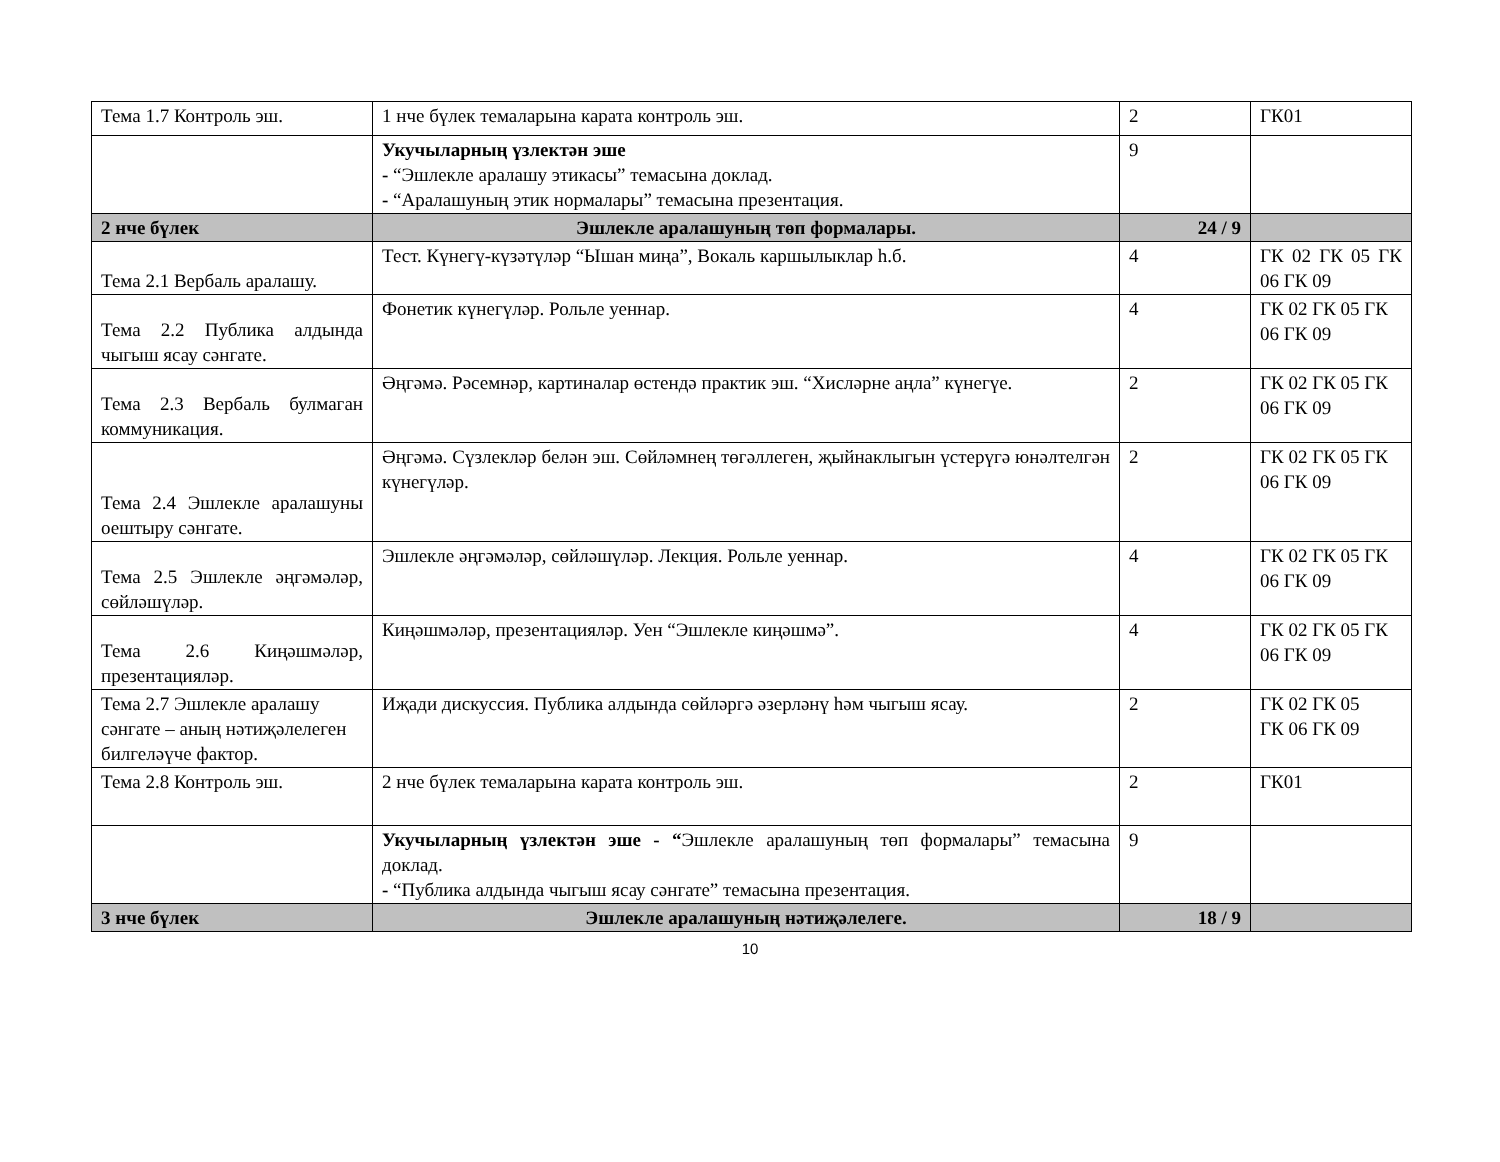| Тема 1.7 Контроль эш. | 1 нче бүлек темаларына карата контроль эш. | 2 | ГК01 |
| | Укучыларның үзлектән эше - “Эшлекле аралашу этикасы” темасына доклад. - “Аралашуның этик нормалары” темасына презентация. | 9 | |
| 2 нче бүлек | Эшлекле аралашуның төп формалары. | 24 / 9 | |
| Тема 2.1 Вербаль аралашу. | Тест. Күнегү-күзәтүләр “Ышан миңа”, Вокаль каршылыклар һ.б. | 4 | ГК 02 ГК 05 ГК 06 ГК 09 |
| Тема 2.2 Публика алдында чыгыш ясау сәнгате. | Фонетик күнегүләр. Рольле уеннар. | 4 | ГК 02 ГК 05 ГК 06 ГК 09 |
| Тема 2.3 Вербаль булмаган коммуникация. | Әңгәмә. Рәсемнәр, картиналар өстендә практик эш. “Хисләрне аңла” күнегүе. | 2 | ГК 02 ГК 05 ГК 06 ГК 09 |
| Тема 2.4 Эшлекле аралашуны оештыру сәнгате. | Әңгәмә. Сүзлекләр белән эш. Сөйләмнең төгәллеген, җыйнаклыгын үстерүгә юнәлтелгән күнегүләр. | 2 | ГК 02 ГК 05 ГК 06 ГК 09 |
| Тема 2.5 Эшлекле әңгәмәләр, сөйләшүләр. | Эшлекле әңгәмәләр, сөйләшүләр. Лекция. Рольле уеннар. | 4 | ГК 02 ГК 05 ГК 06 ГК 09 |
| Тема 2.6 Киңәшмәләр, презентацияләр. | Киңәшмәләр, презентацияләр. Уен “Эшлекле киңәшмә”. | 4 | ГК 02 ГК 05 ГК 06 ГК 09 |
| Тема 2.7 Эшлекле аралашу сәнгате – аның нәтиҗәлелеген билгеләүче фактор. | Иҗади дискуссия. Публика алдында сөйләргә әзерләнү һәм чыгыш ясау. | 2 | ГК 02 ГК 05 ГК 06 ГК 09 |
| Тема 2.8 Контроль эш. | 2 нче бүлек темаларына карата контроль эш. | 2 | ГК01 |
| | Укучыларның үзлектән эше - “ Эшлекле аралашуның төп формалары” темасына доклад. - “Публика алдында чыгыш ясау сәнгате” темасына презентация. | 9 | |
| 3 нче бүлек | Эшлекле аралашуның нәтиҗәлелеге. | 18 / 9 | |
10